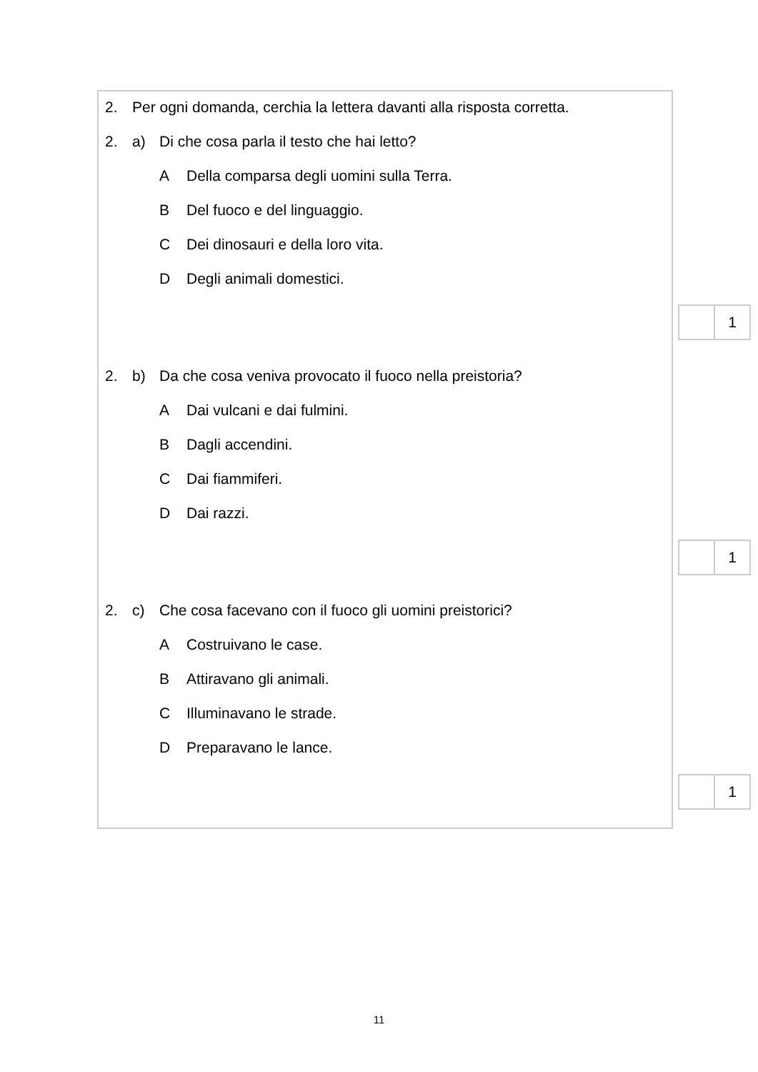2. Per ogni domanda, cerchia la lettera davanti alla risposta corretta.
2. a) Di che cosa parla il testo che hai letto?
A Della comparsa degli uomini sulla Terra.
B Del fuoco e del linguaggio.
C Dei dinosauri e della loro vita.
D Degli animali domestici.
1
2. b) Da che cosa veniva provocato il fuoco nella preistoria?
A Dai vulcani e dai fulmini.
B Dagli accendini.
C Dai fiammiferi.
D Dai razzi.
1
2. c) Che cosa facevano con il fuoco gli uomini preistorici?
A Costruivano le case.
B Attiravano gli animali.
C Illuminavano le strade.
D Preparavano le lance.
1
11